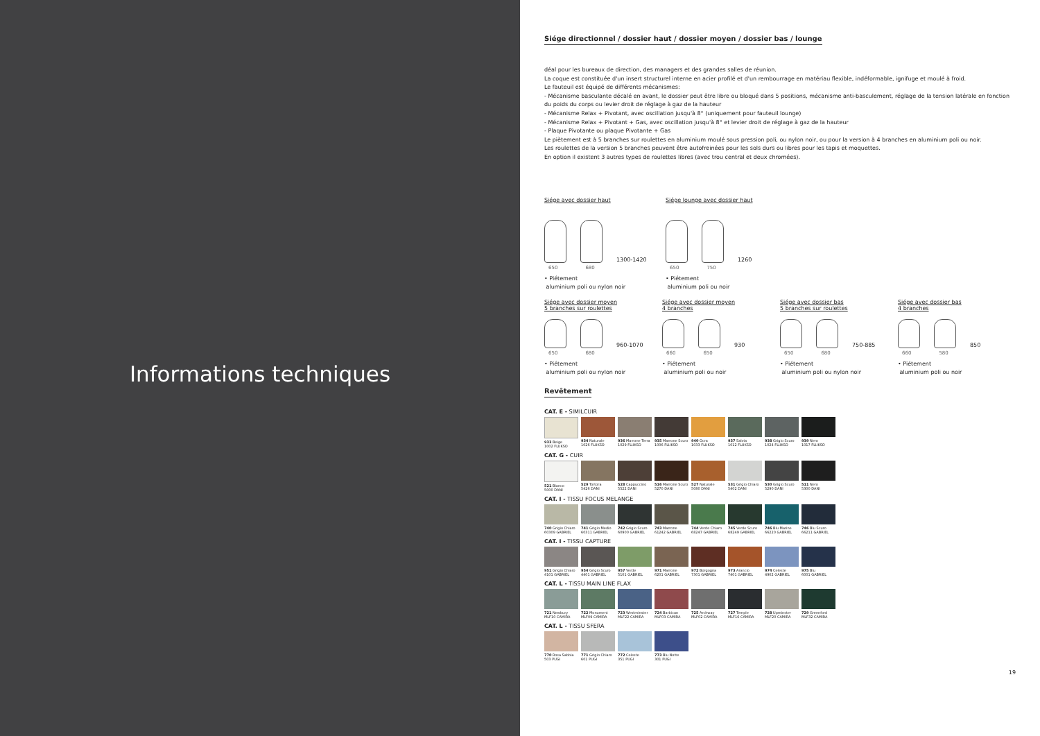Informations techniques
Siége directionnel / dossier haut / dossier moyen / dossier bas / lounge
déal pour les bureaux de direction, des managers et des grandes salles de réunion.
La coque est constituée d'un insert structurel interne en acier profilé et d'un rembourrage en matériau flexible, indéformable, ignifuge et moulé à froid.
Le fauteuil est équipé de différents mécanismes:
- Mécanisme basculante décalé en avant, le dossier peut être libre ou bloqué dans 5 positions, mécanisme anti-basculement, réglage de la tension latérale en fonction du poids du corps ou levier droit de réglage à gaz de la hauteur
- Mécanisme Relax + Pivotant, avec oscillation jusqu'à 8° (uniquement pour fauteuil lounge)
- Mécanisme Relax + Pivotant + Gas, avec oscillation jusqu'à 8° et levier droit de réglage à gaz de la hauteur
- Plaque Pivotante ou plaque Pivotante + Gas
Le piètement est à 5 branches sur roulettes en aluminium moulé sous pression poli, ou nylon noir, ou pour la version à 4 branches en aluminium poli ou noir.
Les roulettes de la version 5 branches peuvent être autofreinées pour les sols durs ou libres pour les tapis et moquettes.
En option il existent 3 autres types de roulettes libres (avec trou central et deux chromées).
Siége avec dossier haut
1300-1420
650 680
• Piétement
aluminium poli ou nylon noir
Siége lounge avec dossier haut
1260
650 750
• Piétement
aluminium poli ou noir
Siége avec dossier moyen
5 branches sur roulettes
960-1070
650 680
• Piétement
aluminium poli ou nylon noir
Siége avec dossier moyen
4 branches
930
660 650
• Piétement
aluminium poli ou noir
Siége avec dossier bas
5 branches sur roulettes
750-885
650 680
• Piétement
aluminium poli ou nylon noir
Siége avec dossier bas
4 branches
850
660 580
• Piétement
aluminium poli ou noir
Revêtement
CAT. E - SIMILCUIR
933 Beige
1002 FLUKSO
934 Naturale
1026 FLUKSO
936 Marrone Terra
1029 FLUKSO
935 Marrone Scuro
1006 FLUKSO
940 Ocra
1033 FLUKSO
937 Salvia
1012 FLUKSO
938 Grigio Scuro
1024 FLUKSO
939 Nero
1017 FLUKSO
CAT. G - CUIR
521 Bianco
5000 DANI
529 Tortora
5426 DANI
528 Cappuccino
5522 DANI
516 Marrone Scuro
5270 DANI
527 Naturale
5080 DANI
531 Grigio Chiaro
5402 DANI
530 Grigio Scuro
5290 DANI
511 Nero
5300 DANI
CAT. I - TISSU FOCUS MELANGE
740 Grigio Chiaro
60309 GABRIEL
741 Grigio Medio
60311 GABRIEL
742 Grigio Scuro
60900 GABRIEL
743 Marrone
61242 GABRIEL
744 Verde Chiaro
68247 GABRIEL
745 Verde Scuro
68249 GABRIEL
746 Blu Marine
66220 GABRIEL
746 Blu Scuro
66211 GABRIEL
CAT. I - TISSU CAPTURE
951 Grigio Chiaro
4101 GABRIEL
954 Grigio Scuro
4401 GABRIEL
957 Verde
5101 GABRIEL
971 Marrone
6201 GABRIEL
972 Borgogna
7301 GABRIEL
973 Arancio
7401 GABRIEL
974 Celeste
4902 GABRIEL
975 Blu
6001 GABRIEL
CAT. L - TISSU MAIN LINE FLAX
721 Newbury
MLF10 CAMIRA
722 Monument
MLF09 CAMIRA
723 Westminster
MLF22 CAMIRA
724 Barbican
MLF03 CAMIRA
725 Archway
MLF02 CAMIRA
727 Temple
MLF16 CAMIRA
728 Upminster
MLF20 CAMIRA
729 Greenford
MLF32 CAMIRA
CAT. L - TISSU SFERA
770 Rosa Sabbia
503 PUGI
771 Grigio Chiaro
601 PUGI
772 Celeste
351 PUGI
773 Blu Notte
301 PUGI
19